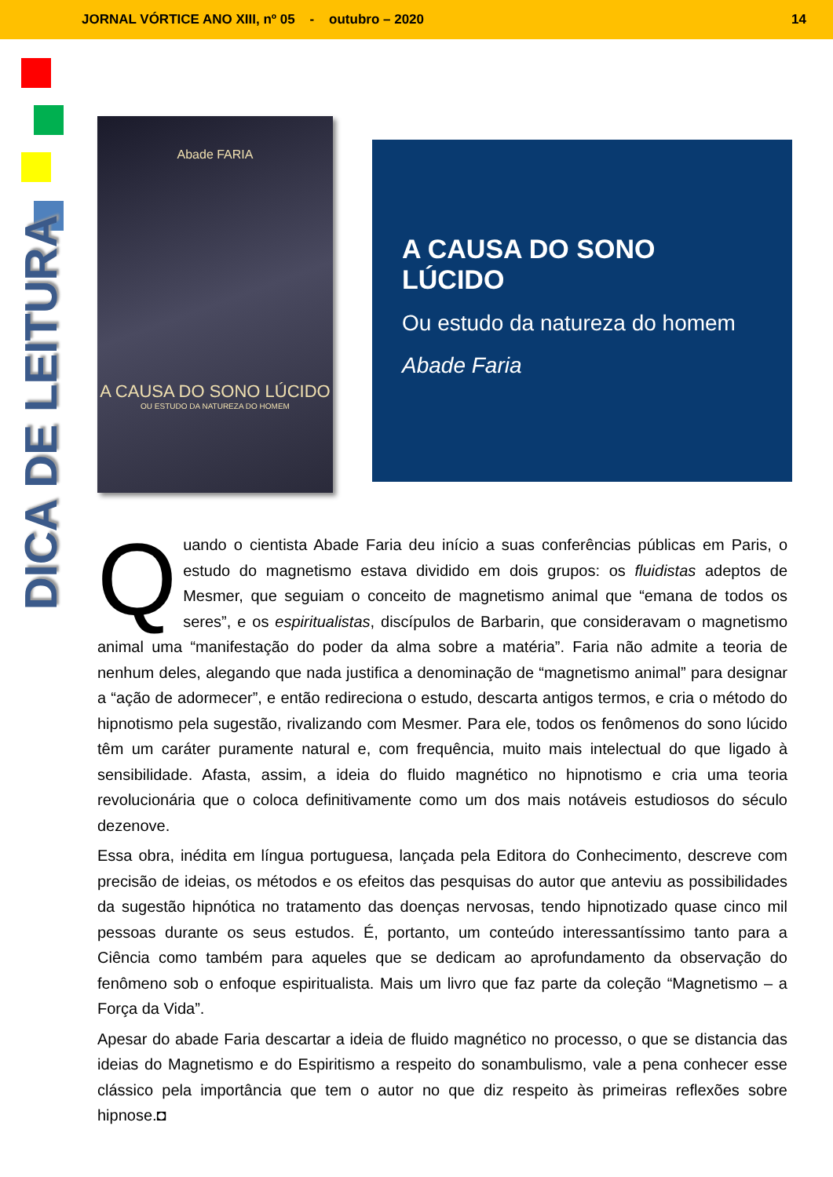JORNAL VÓRTICE ANO XIII, nº 05 - outubro – 2020 14
DICA DE LEITURA
Abade FARIA
A CAUSA DO SONO LÚCIDO
OU ESTUDO DA NATUREZA DO HOMEM
A CAUSA DO SONO LÚCIDO
Ou estudo da natureza do homem
Abade Faria
Quando o cientista Abade Faria deu início a suas conferências públicas em Paris, o estudo do magnetismo estava dividido em dois grupos: os fluidistas adeptos de Mesmer, que seguiam o conceito de magnetismo animal que “emana de todos os seres”, e os espiritualistas, discípulos de Barbarin, que consideravam o magnetismo animal uma “manifestação do poder da alma sobre a matéria”. Faria não admite a teoria de nenhum deles, alegando que nada justifica a denominação de “magnetismo animal” para designar a “ação de adormecer”, e então redireciona o estudo, descarta antigos termos, e cria o método do hipnotismo pela sugestão, rivalizando com Mesmer. Para ele, todos os fenômenos do sono lúcido têm um caráter puramente natural e, com frequência, muito mais intelectual do que ligado à sensibilidade. Afasta, assim, a ideia do fluido magnético no hipnotismo e cria uma teoria revolucionária que o coloca definitivamente como um dos mais notáveis estudiosos do século dezenove.
Essa obra, inédita em língua portuguesa, lançada pela Editora do Conhecimento, descreve com precisão de ideias, os métodos e os efeitos das pesquisas do autor que anteviu as possibilidades da sugestão hipnótica no tratamento das doenças nervosas, tendo hipnotizado quase cinco mil pessoas durante os seus estudos. É, portanto, um conteúdo interessantíssimo tanto para a Ciência como também para aqueles que se dedicam ao aprofundamento da observação do fenômeno sob o enfoque espiritualista. Mais um livro que faz parte da coleção “Magnetismo – a Força da Vida”.
Apesar do abade Faria descartar a ideia de fluido magnético no processo, o que se distancia das ideias do Magnetismo e do Espiritismo a respeito do sonambulismo, vale a pena conhecer esse clássico pela importância que tem o autor no que diz respeito às primeiras reflexões sobre hipnose.◘